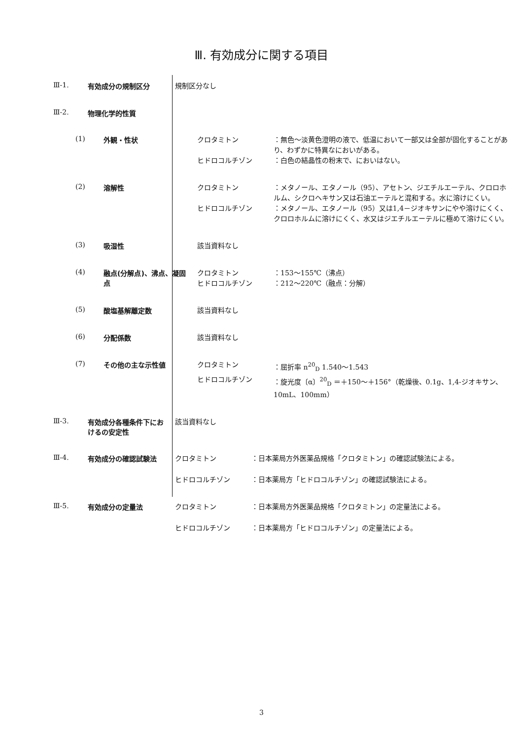Ⅲ. 有効成分に関する項目
Ⅲ-1. 有効成分の規制区分
規制区分なし
Ⅲ-2. 物理化学的性質
(1) 外観・性状
クロタミトン ：無色～淡黄色澄明の液で、低温において一部又は全部が固化することがあり、わずかに特異なにおいがある。
ヒドロコルチゾン ：白色の結晶性の粉末で、においはない。
(2) 溶解性
クロタミトン ：メタノール、エタノール（95）、アセトン、ジエチルエーテル、クロロホルム、シクロヘキサン又は石油エーテルと混和する。水に溶けにくい。
ヒドロコルチゾン ：メタノール、エタノール（95）又は1,4－ジオキサンにやや溶けにくく、クロロホルムに溶けにくく、水又はジエチルエーテルに極めて溶けにくい。
(3) 吸湿性
該当資料なし
(4) 融点(分解点)、沸点、凝固点
クロタミトン ：153～155℃（沸点）
ヒドロコルチゾン ：212～220℃（融点：分解）
(5) 酸塩基解離定数
該当資料なし
(6) 分配係数
該当資料なし
(7) その他の主な示性値
クロタミトン ：屈折率 n<sup>20</sup><sub>D</sub> 1.540～1.543
ヒドロコルチゾン ：旋光度〔α〕<sup>20</sup><sub>D</sub> ＝＋150～＋156°（乾燥後、0.1g、1,4-ジオキサン、10mL、100mm）
Ⅲ-3. 有効成分各種条件下におけるの安定性
該当資料なし
Ⅲ-4. 有効成分の確認試験法
クロタミトン ：日本薬局方外医薬品規格「クロタミトン」の確認試験法による。
ヒドロコルチゾン ：日本薬局方「ヒドロコルチゾン」の確認試験法による。
Ⅲ-5. 有効成分の定量法
クロタミトン ：日本薬局方外医薬品規格「クロタミトン」の定量法による。
ヒドロコルチゾン ：日本薬局方「ヒドロコルチゾン」の定量法による。
3